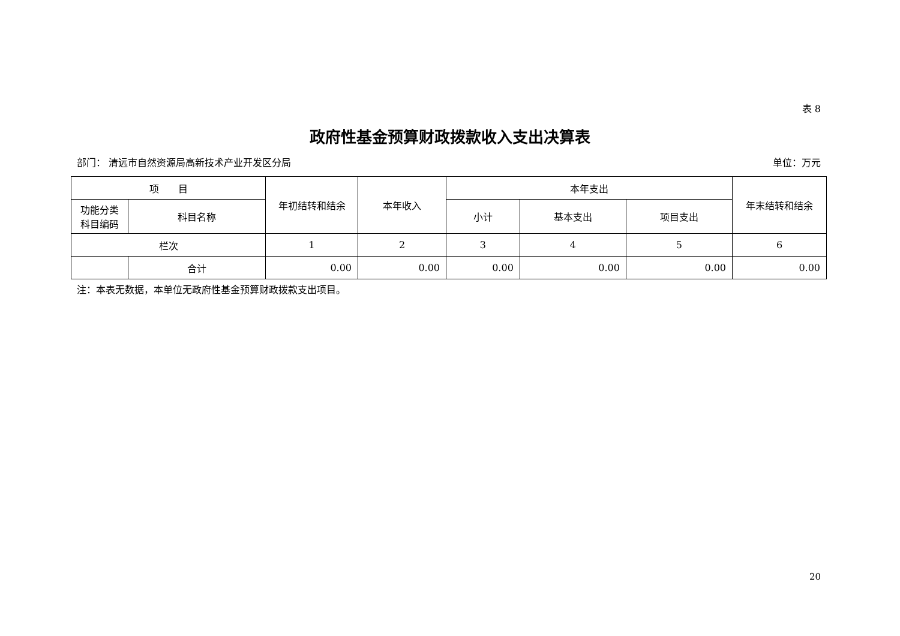表 8
政府性基金预算财政拨款收入支出决算表
部门： 清远市自然资源局高新技术产业开发区分局 单位：万元
| 项 目 | | 年初结转和结余 | 本年收入 | 本年支出 | | | 年末结转和结余 |
| --- | --- | --- | --- | --- | --- | --- | --- |
| 功能分类 科目编码 | 科目名称 | | | 小计 | 基本支出 | 项目支出 | |
| 栏次 | | 1 | 2 | 3 | 4 | 5 | 6 |
| | 合计 | 0.00 | 0.00 | 0.00 | 0.00 | 0.00 | 0.00 |
注：本表无数据，本单位无政府性基金预算财政拨款支出项目。
20